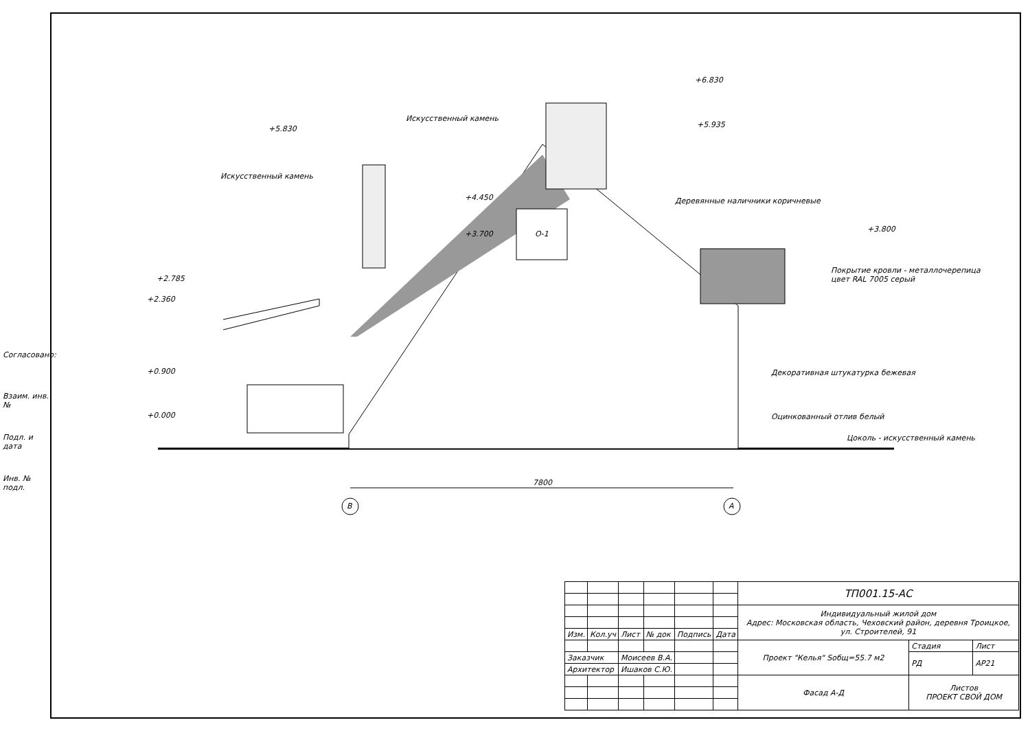+5.830
+6.830
+5.935
Искусственный камень
Искусственный камень
+4.450
Деревянные наличники коричневые
+3.700 О-1
+3.800
Покрытие кровли - металлочерепица
цвет RAL 7005 серый
+2.785
+2.360
+0.900
Декоративная штукатурка бежевая
Оцинкованный отлив белый
+0.000
Цоколь - искусственный камень
7800
В А
Согласовано:
Взаим. инв. №
Подл. и дата
Инв. № подл.
| | | | | | | ТП001.15-АС | | |
| | | | | | | Индивидуальный жилой дом Адрес: Московская область, Чеховский район, деревня Троицкое, ул. Строителей, 91 | | |
| Изм. | Кол.уч | Лист | № док | Подпись | Дата | | | |
| | | | | | | Проект "Келья" Sобщ=55.7 м2 | Стадия | Лист |
| Заказчик | | Моисеев В.А. | | | | | РД | АР21 |
| Архитектор | | Ишаков С.Ю. | | | | | | |
| | | | | | | Фасад А-Д | Листов ПРОЕКТ СВОЙ ДОМ | |